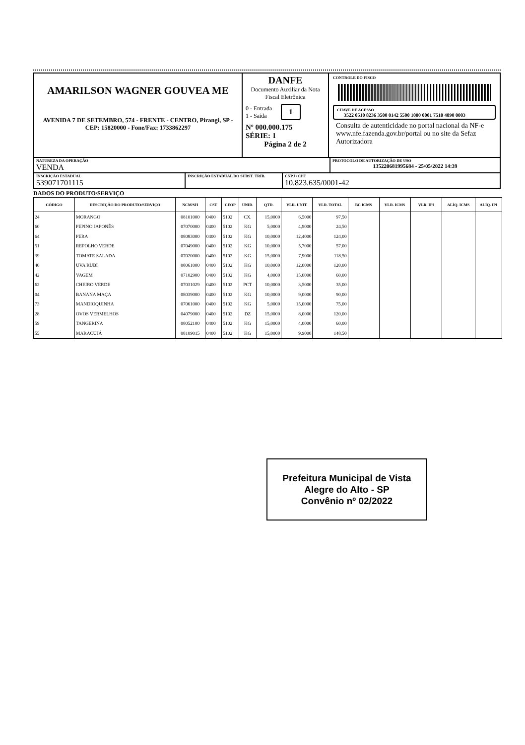AMARILSON WAGNER GOUVEA ME
AVENIDA 7 DE SETEMBRO, 574 - FRENTE - CENTRO, Pirangi, SP - CEP: 15820000 - Fone/Fax: 1733862297
DANFE
Documento Auxiliar da Nota Fiscal Eletrônica
0 - Entrada
1 - Saída
1
Nº 000.000.175
SÉRIE: 1
Página 2 de 2
CONTROLE DO FISCO
CHAVE DE ACESSO
3522 0510 8236 3500 0142 5500 1000 0001 7510 4890 0003
Consulta de autenticidade no portal nacional da NF-e www.nfe.fazenda.gov.br/portal ou no site da Sefaz Autorizadora
NATUREZA DA OPERAÇÃO
VENDA
PROTOCOLO DE AUTORIZAÇÃO DE USO
135220681995684 - 25/05/2022 14:39
INSCRIÇÃO ESTADUAL
539071701115
INSCRIÇÃO ESTADUAL DO SUBST. TRIB.
CNPJ / CPF
10.823.635/0001-42
DADOS DO PRODUTO/SERVIÇO
| CÓDIGO | DESCRIÇÃO DO PRODUTO/SERVIÇO | NCM/SH | CST | CFOP | UNID. | QTD. | VLR. UNIT. | VLR. TOTAL | BC ICMS | VLR. ICMS | VLR. IPI | ALÍQ. ICMS | ALÍQ. IPI |
| --- | --- | --- | --- | --- | --- | --- | --- | --- | --- | --- | --- | --- | --- |
| 24 | MORANGO | 08101000 | 0400 | 5102 | CX. | 15,0000 | 6,5000 | 97,50 | | | | | |
| 60 | PEPINO JAPONÊS | 07070000 | 0400 | 5102 | KG | 5,0000 | 4,9000 | 24,50 | | | | | |
| 64 | PERA | 08083000 | 0400 | 5102 | KG | 10,0000 | 12,4000 | 124,00 | | | | | |
| 51 | REPOLHO VERDE | 07049000 | 0400 | 5102 | KG | 10,0000 | 5,7000 | 57,00 | | | | | |
| 39 | TOMATE SALADA | 07020000 | 0400 | 5102 | KG | 15,0000 | 7,9000 | 118,50 | | | | | |
| 40 | UVA RUBI | 08061000 | 0400 | 5102 | KG | 10,0000 | 12,0000 | 120,00 | | | | | |
| 42 | VAGEM | 07102900 | 0400 | 5102 | KG | 4,0000 | 15,0000 | 60,00 | | | | | |
| 62 | CHEIRO VERDE | 07031029 | 0400 | 5102 | PCT | 10,0000 | 3,5000 | 35,00 | | | | | |
| 04 | BANANA MAÇA | 08039000 | 0400 | 5102 | KG | 10,0000 | 9,0000 | 90,00 | | | | | |
| 73 | MANDIOQUINHA | 07061000 | 0400 | 5102 | KG | 5,0000 | 15,0000 | 75,00 | | | | | |
| 28 | OVOS VERMELHOS | 04079000 | 0400 | 5102 | DZ | 15,0000 | 8,0000 | 120,00 | | | | | |
| 59 | TANGERINA | 08052100 | 0400 | 5102 | KG | 15,0000 | 4,0000 | 60,00 | | | | | |
| 55 | MARACUJÁ | 08109015 | 0400 | 5102 | KG | 15,0000 | 9,9000 | 148,50 | | | | | |
Prefeitura Municipal de Vista
Alegre do Alto - SP
Convênio nº 02/2022